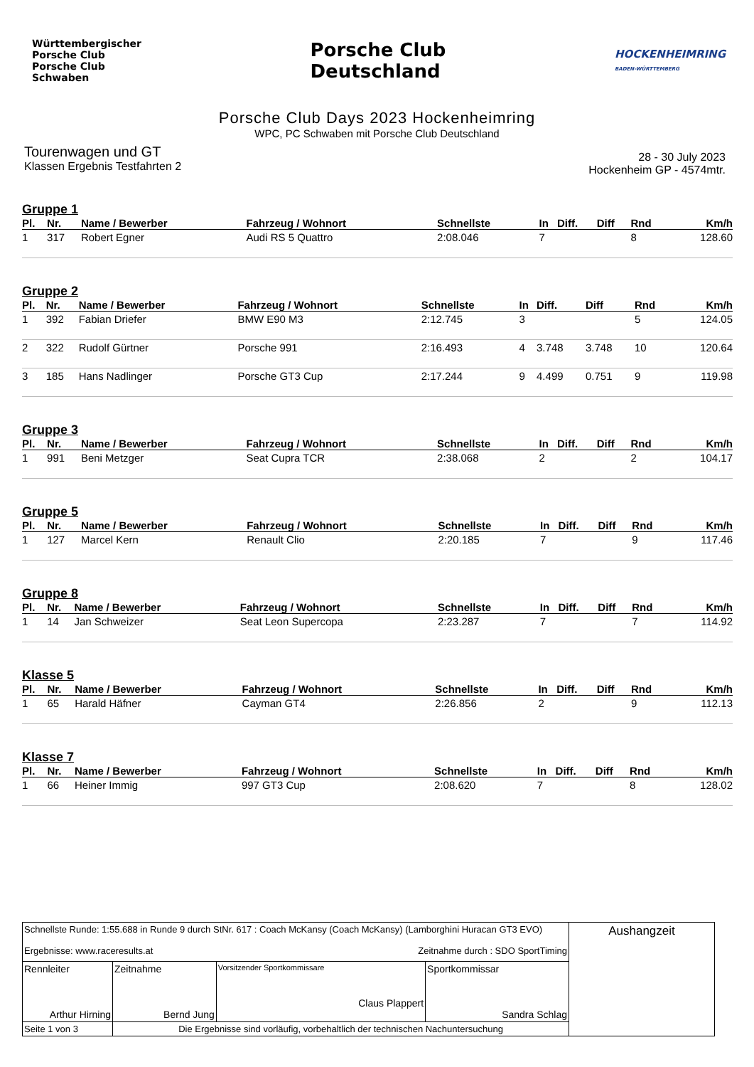Württembergischer
Porsche Club
Porsche Club
Schwaben
Porsche Club
Deutschland
HOCKENHEIMRING
BADEN-WÜRTTEMBERG
Porsche Club Days 2023 Hockenheimring
WPC, PC Schwaben mit Porsche Club Deutschland
Tourenwagen und GT
Klassen Ergebnis Testfahrten 2
28 - 30 July 2023
Hockenheim GP - 4574mtr.
Gruppe 1
| Pl. | Nr. | Name / Bewerber | Fahrzeug / Wohnort | Schnellste | In | Diff. | Diff | Rnd | Km/h |
| --- | --- | --- | --- | --- | --- | --- | --- | --- | --- |
| 1 | 317 | Robert Egner | Audi RS 5 Quattro | 2:08.046 | 7 | | | 8 | 128.60 |
Gruppe 2
| Pl. | Nr. | Name / Bewerber | Fahrzeug / Wohnort | Schnellste | In | Diff. | Diff | Rnd | Km/h |
| --- | --- | --- | --- | --- | --- | --- | --- | --- | --- |
| 1 | 392 | Fabian Driefer | BMW E90 M3 | 2:12.745 | 3 | | | 5 | 124.05 |
| 2 | 322 | Rudolf Gürtner | Porsche 991 | 2:16.493 | 4 | 3.748 | 3.748 | 10 | 120.64 |
| 3 | 185 | Hans Nadlinger | Porsche GT3 Cup | 2:17.244 | 9 | 4.499 | 0.751 | 9 | 119.98 |
Gruppe 3
| Pl. | Nr. | Name / Bewerber | Fahrzeug / Wohnort | Schnellste | In | Diff. | Diff | Rnd | Km/h |
| --- | --- | --- | --- | --- | --- | --- | --- | --- | --- |
| 1 | 991 | Beni Metzger | Seat Cupra TCR | 2:38.068 | 2 | | | 2 | 104.17 |
Gruppe 5
| Pl. | Nr. | Name / Bewerber | Fahrzeug / Wohnort | Schnellste | In | Diff. | Diff | Rnd | Km/h |
| --- | --- | --- | --- | --- | --- | --- | --- | --- | --- |
| 1 | 127 | Marcel Kern | Renault Clio | 2:20.185 | 7 | | | 9 | 117.46 |
Gruppe 8
| Pl. | Nr. | Name / Bewerber | Fahrzeug / Wohnort | Schnellste | In | Diff. | Diff | Rnd | Km/h |
| --- | --- | --- | --- | --- | --- | --- | --- | --- | --- |
| 1 | 14 | Jan Schweizer | Seat Leon Supercopa | 2:23.287 | 7 | | | 7 | 114.92 |
Klasse 5
| Pl. | Nr. | Name / Bewerber | Fahrzeug / Wohnort | Schnellste | In | Diff. | Diff | Rnd | Km/h |
| --- | --- | --- | --- | --- | --- | --- | --- | --- | --- |
| 1 | 65 | Harald Häfner | Cayman GT4 | 2:26.856 | 2 | | | 9 | 112.13 |
Klasse 7
| Pl. | Nr. | Name / Bewerber | Fahrzeug / Wohnort | Schnellste | In | Diff. | Diff | Rnd | Km/h |
| --- | --- | --- | --- | --- | --- | --- | --- | --- | --- |
| 1 | 66 | Heiner Immig | 997 GT3 Cup | 2:08.620 | 7 | | | 8 | 128.02 |
| Schnellste Runde: 1:55.688 in Runde 9 durch StNr. 617 : Coach McKansy (Coach McKansy) (Lamborghini Huracan GT3 EVO) Ergebnisse: www.raceresults.at Zeitnahme durch : SDO SportTiming | | | | Aushangzeit |
| Rennleiter Arthur Hirning | Zeitnahme Bernd Jung | Vorsitzender Sportkommissare Claus Plappert | Sportkommissar Sandra Schlag | |
| Seite 1 von 3 | Die Ergebnisse sind vorläufig, vorbehaltlich der technischen Nachuntersuchung | | | |